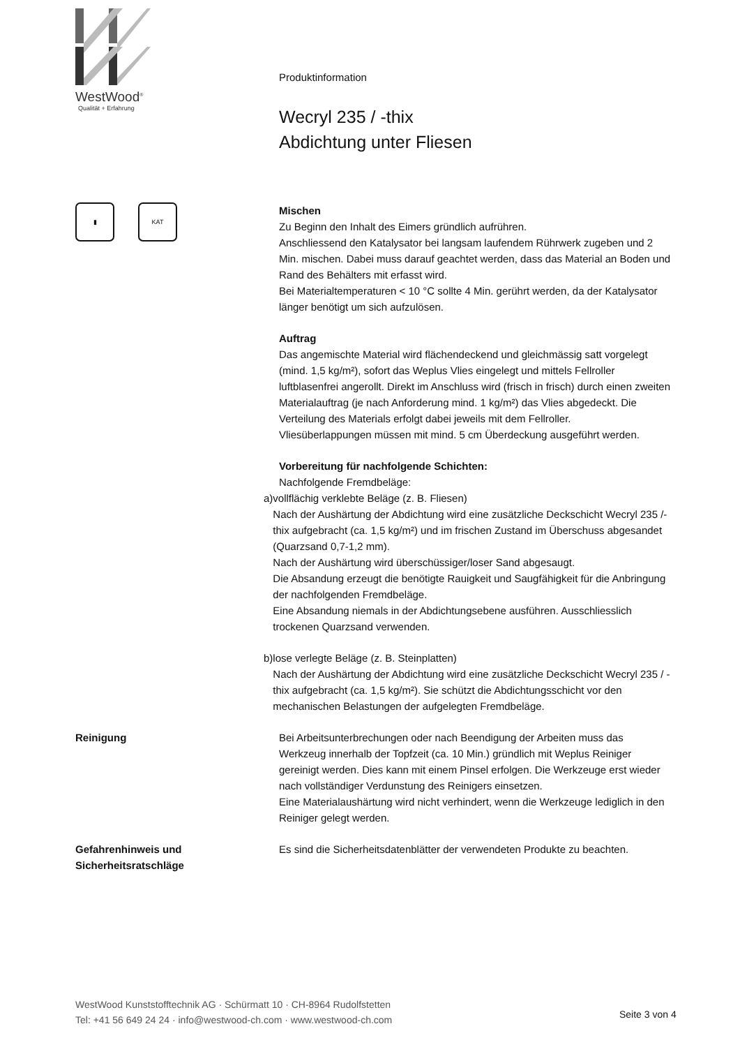WestWood<sup>®</sup>
Qualität + Erfahrung
Produktinformation
Wecryl 235 / -thix
Abdichtung unter Fliesen
▮ KAT
Mischen
Zu Beginn den Inhalt des Eimers gründlich aufrühren.
Anschliessend den Katalysator bei langsam laufendem Rührwerk zugeben und 2 Min. mischen. Dabei muss darauf geachtet werden, dass das Material an Boden und Rand des Behälters mit erfasst wird.
Bei Materialtemperaturen < 10 °C sollte 4 Min. gerührt werden, da der Katalysator länger benötigt um sich aufzulösen.
Auftrag
Das angemischte Material wird flächendeckend und gleichmässig satt vorgelegt (mind. 1,5 kg/m²), sofort das Weplus Vlies eingelegt und mittels Fellroller luftblasenfrei angerollt. Direkt im Anschluss wird (frisch in frisch) durch einen zweiten Materialauftrag (je nach Anforderung mind. 1 kg/m²) das Vlies abgedeckt. Die Verteilung des Materials erfolgt dabei jeweils mit dem Fellroller.
Vliesüberlappungen müssen mit mind. 5 cm Überdeckung ausgeführt werden.
Vorbereitung für nachfolgende Schichten:
Nachfolgende Fremdbeläge:
a) vollflächig verklebte Beläge (z. B. Fliesen)
Nach der Aushärtung der Abdichtung wird eine zusätzliche Deckschicht Wecryl 235 /-thix aufgebracht (ca. 1,5 kg/m²) und im frischen Zustand im Überschuss abgesandet (Quarzsand 0,7-1,2 mm).
Nach der Aushärtung wird überschüssiger/loser Sand abgesaugt.
Die Absandung erzeugt die benötigte Rauigkeit und Saugfähigkeit für die Anbringung der nachfolgenden Fremdbeläge.
Eine Absandung niemals in der Abdichtungsebene ausführen. Ausschliesslich trockenen Quarzsand verwenden.
b) lose verlegte Beläge (z. B. Steinplatten)
Nach der Aushärtung der Abdichtung wird eine zusätzliche Deckschicht Wecryl 235 / -thix aufgebracht (ca. 1,5 kg/m²). Sie schützt die Abdichtungsschicht vor den mechanischen Belastungen der aufgelegten Fremdbeläge.
Reinigung Bei Arbeitsunterbrechungen oder nach Beendigung der Arbeiten muss das Werkzeug innerhalb der Topfzeit (ca. 10 Min.) gründlich mit Weplus Reiniger gereinigt werden. Dies kann mit einem Pinsel erfolgen. Die Werkzeuge erst wieder nach vollständiger Verdunstung des Reinigers einsetzen.
Eine Materialaushärtung wird nicht verhindert, wenn die Werkzeuge lediglich in den Reiniger gelegt werden.
Gefahrenhinweis und
Sicherheitsratschläge
Es sind die Sicherheitsdatenblätter der verwendeten Produkte zu beachten.
WestWood Kunststofftechnik AG · Schürmatt 10 · CH-8964 Rudolfstetten
Tel: +41 56 649 24 24 · info@westwood-ch.com · www.westwood-ch.com
Seite 3 von 4